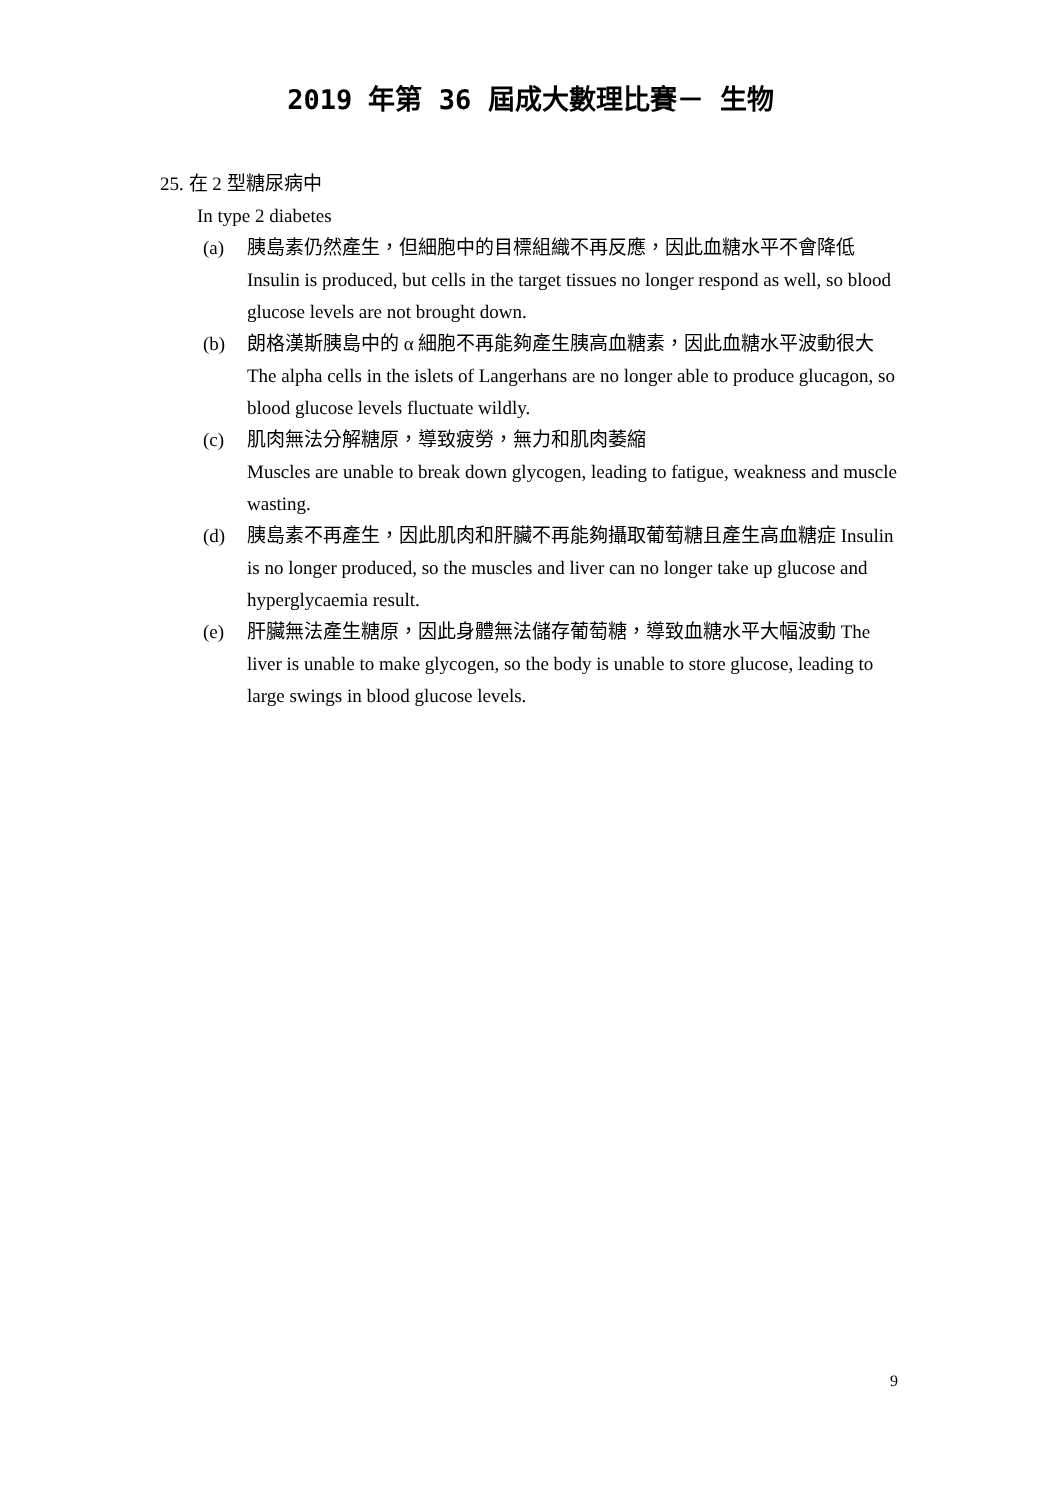2019 年第 36 屆成大數理比賽－ 生物
25. 在 2 型糖尿病中
In type 2 diabetes
(a) 胰島素仍然產生，但細胞中的目標組織不再反應，因此血糖水平不會降低 Insulin is produced, but cells in the target tissues no longer respond as well, so blood glucose levels are not brought down.
(b) 朗格漢斯胰島中的 α 細胞不再能夠產生胰高血糖素，因此血糖水平波動很大 The alpha cells in the islets of Langerhans are no longer able to produce glucagon, so blood glucose levels fluctuate wildly.
(c) 肌肉無法分解糖原，導致疲勞，無力和肌肉萎縮
Muscles are unable to break down glycogen, leading to fatigue, weakness and muscle wasting.
(d) 胰島素不再產生，因此肌肉和肝臟不再能夠攝取葡萄糖且產生高血糖症 Insulin is no longer produced, so the muscles and liver can no longer take up glucose and hyperglycaemia result.
(e) 肝臟無法產生糖原，因此身體無法儲存葡萄糖，導致血糖水平大幅波動 The liver is unable to make glycogen, so the body is unable to store glucose, leading to large swings in blood glucose levels.
9